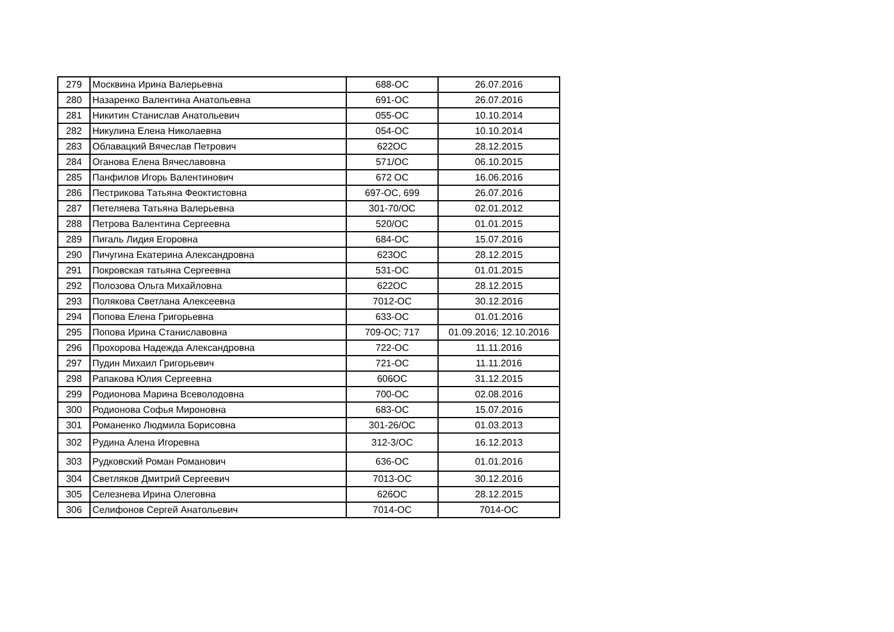| 279 | Москвина Ирина Валерьевна | 688-ОС | 26.07.2016 |
| 280 | Назаренко Валентина Анатольевна | 691-ОС | 26.07.2016 |
| 281 | Никитин Станислав Анатольевич | 055-ОС | 10.10.2014 |
| 282 | Никулина Елена Николаевна | 054-ОС | 10.10.2014 |
| 283 | Облавацкий Вячеслав Петрович | 622ОС | 28.12.2015 |
| 284 | Оганова Елена Вячеславовна | 571/ОС | 06.10.2015 |
| 285 | Панфилов Игорь Валентинович | 672 ОС | 16.06.2016 |
| 286 | Пестрикова Татьяна Феоктистовна | 697-ОС, 699 | 26.07.2016 |
| 287 | Петеляева Татьяна Валерьевна | 301-70/ОС | 02.01.2012 |
| 288 | Петрова Валентина Сергеевна | 520/ОС | 01.01.2015 |
| 289 | Пигаль Лидия Егоровна | 684-ОС | 15.07.2016 |
| 290 | Пичугина Екатерина Александровна | 623ОС | 28.12.2015 |
| 291 | Покровская татьяна Сергеевна | 531-ОС | 01.01.2015 |
| 292 | Полозова Ольга Михайловна | 622ОС | 28.12.2015 |
| 293 | Полякова Светлана Алексеевна | 7012-ОС | 30.12.2016 |
| 294 | Попова Елена Григорьевна | 633-ОС | 01.01.2016 |
| 295 | Попова Ирина Станиславовна | 709-ОС; 717 | 01.09.2016; 12.10.2016 |
| 296 | Прохорова Надежда Александровна | 722-ОС | 11.11.2016 |
| 297 | Пудин Михаил Григорьевич | 721-ОС | 11.11.2016 |
| 298 | Рапакова Юлия Сергеевна | 606ОС | 31.12.2015 |
| 299 | Родионова Марина Всеволодовна | 700-ОС | 02.08.2016 |
| 300 | Родионова Софья Мироновна | 683-ОС | 15.07.2016 |
| 301 | Романенко Людмила Борисовна | 301-26/ОС | 01.03.2013 |
| 302 | Рудина Алена Игоревна | 312-3/ОС | 16.12.2013 |
| 303 | Рудковский Роман Романович | 636-ОС | 01.01.2016 |
| 304 | Светляков Дмитрий Сергеевич | 7013-ОС | 30.12.2016 |
| 305 | Селезнева Ирина Олеговна | 626ОС | 28.12.2015 |
| 306 | Селифонов Сергей Анатольевич | 7014-ОС | 7014-ОС |